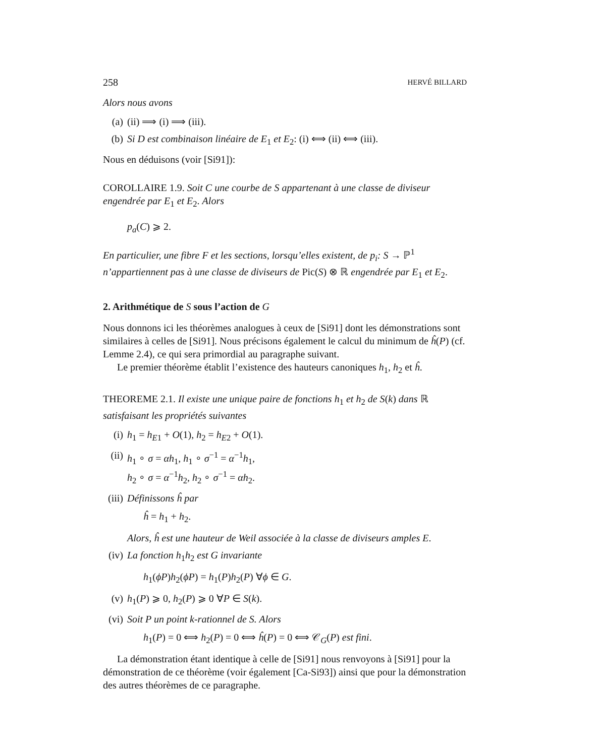258 HERVÉ BILLARD
Alors nous avons
(a) (ii) ⟹ (i) ⟹ (iii).
(b) Si D est combinaison linéaire de E<sub>1</sub> et E<sub>2</sub>: (i) ⟺ (ii) ⟺ (iii).
Nous en déduisons (voir [Si91]):
COROLLAIRE 1.9. Soit C une courbe de S appartenant à une classe de diviseur engendrée par E<sub>1</sub> et E<sub>2</sub>. Alors
p<sub>a</sub>(C) ⩾ 2.
En particulier, une fibre F et les sections, lorsqu’elles existent, de p<sub>i</sub>: S → ℙ<sup>1</sup> n’appartiennent pas à une classe de diviseurs de Pic(S) ⊗ ℝ engendrée par E<sub>1</sub> et E<sub>2</sub>.
2. Arithmétique de S sous l’action de G
Nous donnons ici les théorèmes analogues à ceux de [Si91] dont les démonstrations sont similaires à celles de [Si91]. Nous précisons également le calcul du minimum de ĥ(P) (cf. Lemme 2.4), ce qui sera primordial au paragraphe suivant.
Le premier théorème établit l’existence des hauteurs canoniques h<sub>1</sub>, h<sub>2</sub> et ĥ.
THEOREME 2.1. Il existe une unique paire de fonctions h<sub>1</sub> et h<sub>2</sub> de S(k) dans ℝ satisfaisant les propriétés suivantes
(i) h<sub>1</sub> = h<sub>E1</sub> + O(1), h<sub>2</sub> = h<sub>E2</sub> + O(1).
(ii) h<sub>1</sub> ∘ σ = αh<sub>1</sub>, h<sub>1</sub> ∘ σ<sup>−1</sup> = α<sup>−1</sup>h<sub>1</sub>,
h<sub>2</sub> ∘ σ = α<sup>−1</sup>h<sub>2</sub>, h<sub>2</sub> ∘ σ<sup>−1</sup> = αh<sub>2</sub>.
(iii) Définissons ĥ par
ĥ = h<sub>1</sub> + h<sub>2</sub>.
Alors, ĥ est une hauteur de Weil associée à la classe de diviseurs amples E.
(iv) La fonction h<sub>1</sub>h<sub>2</sub> est G invariante
h<sub>1</sub>(ϕP)h<sub>2</sub>(ϕP) = h<sub>1</sub>(P)h<sub>2</sub>(P) ∀ϕ ∈ G.
(v) h<sub>1</sub>(P) ⩾ 0, h<sub>2</sub>(P) ⩾ 0 ∀P ∈ S(k).
(vi) Soit P un point k-rationnel de S. Alors
h<sub>1</sub>(P) = 0 ⟺ h<sub>2</sub>(P) = 0 ⟺ ĥ(P) = 0 ⟺ 𝒞<sub>G</sub>(P) est fini.
La démonstration étant identique à celle de [Si91] nous renvoyons à [Si91] pour la démonstration de ce théorème (voir également [Ca-Si93]) ainsi que pour la démonstration des autres théorèmes de ce paragraphe.